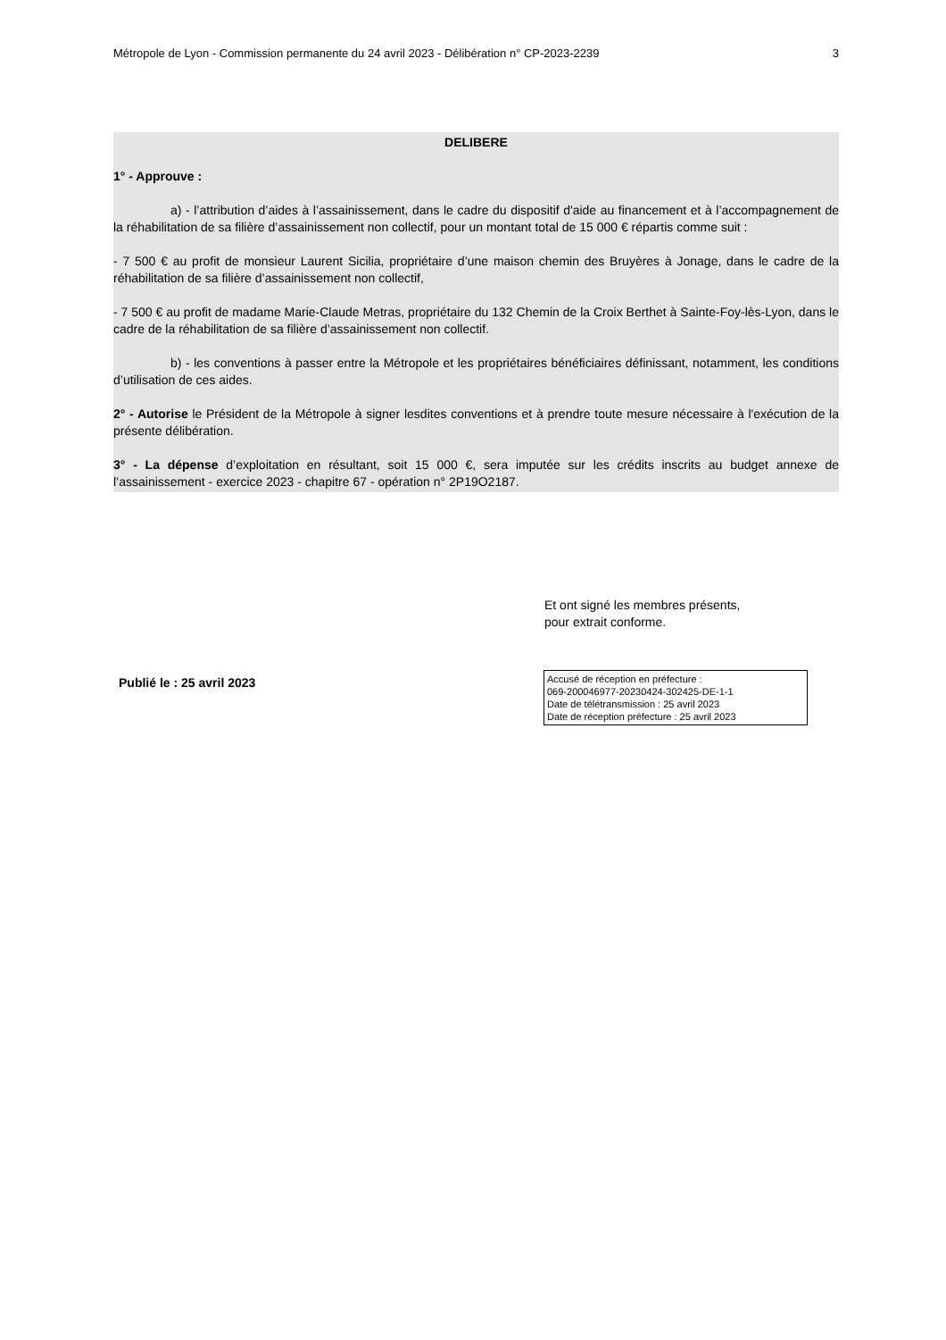Métropole de Lyon - Commission permanente du 24 avril 2023 - Délibération n° CP-2023-2239 3
DELIBERE
1° - Approuve :
a) - l’attribution d’aides à l’assainissement, dans le cadre du dispositif d'aide au financement et à l’accompagnement de la réhabilitation de sa filière d’assainissement non collectif, pour un montant total de 15 000 € répartis comme suit :
- 7 500 € au profit de monsieur Laurent Sicilia, propriétaire d’une maison chemin des Bruyères à Jonage, dans le cadre de la réhabilitation de sa filière d’assainissement non collectif,
- 7 500 € au profit de madame Marie-Claude Metras, propriétaire du 132 Chemin de la Croix Berthet à Sainte-Foy-lès-Lyon, dans le cadre de la réhabilitation de sa filière d’assainissement non collectif.
b) - les conventions à passer entre la Métropole et les propriétaires bénéficiaires définissant, notamment, les conditions d’utilisation de ces aides.
2° - Autorise le Président de la Métropole à signer lesdites conventions et à prendre toute mesure nécessaire à l'exécution de la présente délibération.
3° - La dépense d’exploitation en résultant, soit 15 000 €, sera imputée sur les crédits inscrits au budget annexe de l’assainissement - exercice 2023 - chapitre 67 - opération n° 2P19O2187.
Et ont signé les membres présents,
pour extrait conforme.
Publié le : 25 avril 2023
Accusé de réception en préfecture :
069-200046977-20230424-302425-DE-1-1
Date de télétransmission : 25 avril 2023
Date de réception préfecture : 25 avril 2023